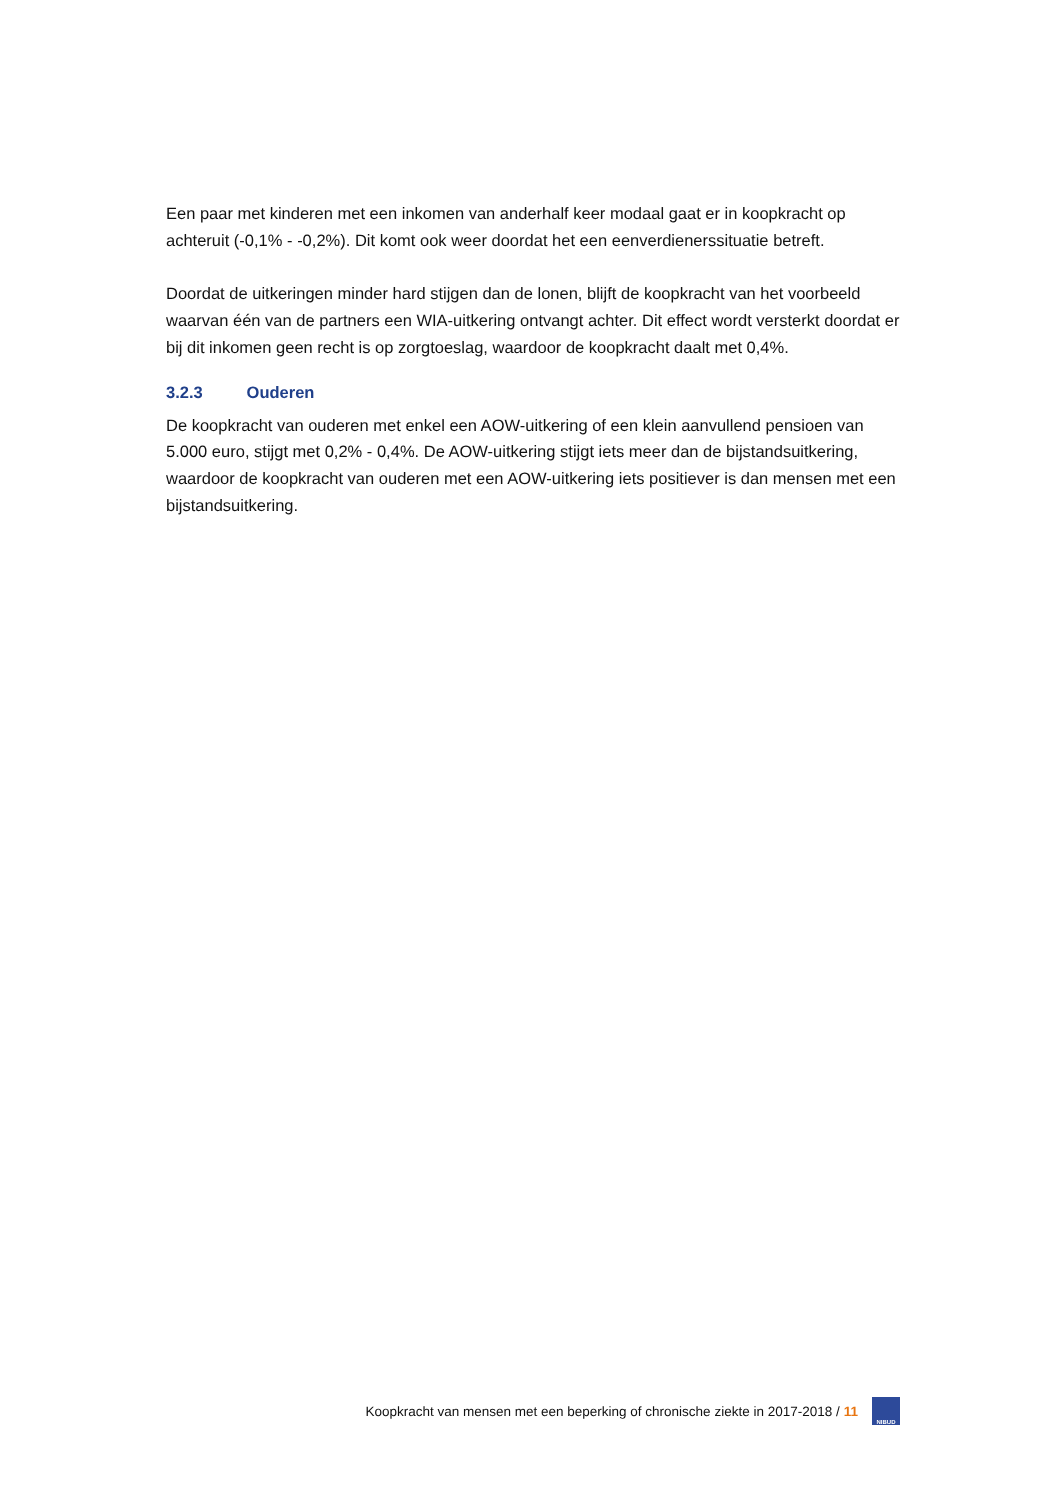Een paar met kinderen met een inkomen van anderhalf keer modaal gaat er in koopkracht op achteruit (-0,1% - -0,2%). Dit komt ook weer doordat het een eenverdienerssituatie betreft.
Doordat de uitkeringen minder hard stijgen dan de lonen, blijft de koopkracht van het voorbeeld waarvan één van de partners een WIA-uitkering ontvangt achter. Dit effect wordt versterkt doordat er bij dit inkomen geen recht is op zorgtoeslag, waardoor de koopkracht daalt met 0,4%.
3.2.3 Ouderen
De koopkracht van ouderen met enkel een AOW-uitkering of een klein aanvullend pensioen van 5.000 euro, stijgt met 0,2% - 0,4%. De AOW-uitkering stijgt iets meer dan de bijstandsuitkering, waardoor de koopkracht van ouderen met een AOW-uitkering iets positiever is dan mensen met een bijstandsuitkering.
Koopkracht van mensen met een beperking of chronische ziekte in 2017-2018 / 11
NIBUD